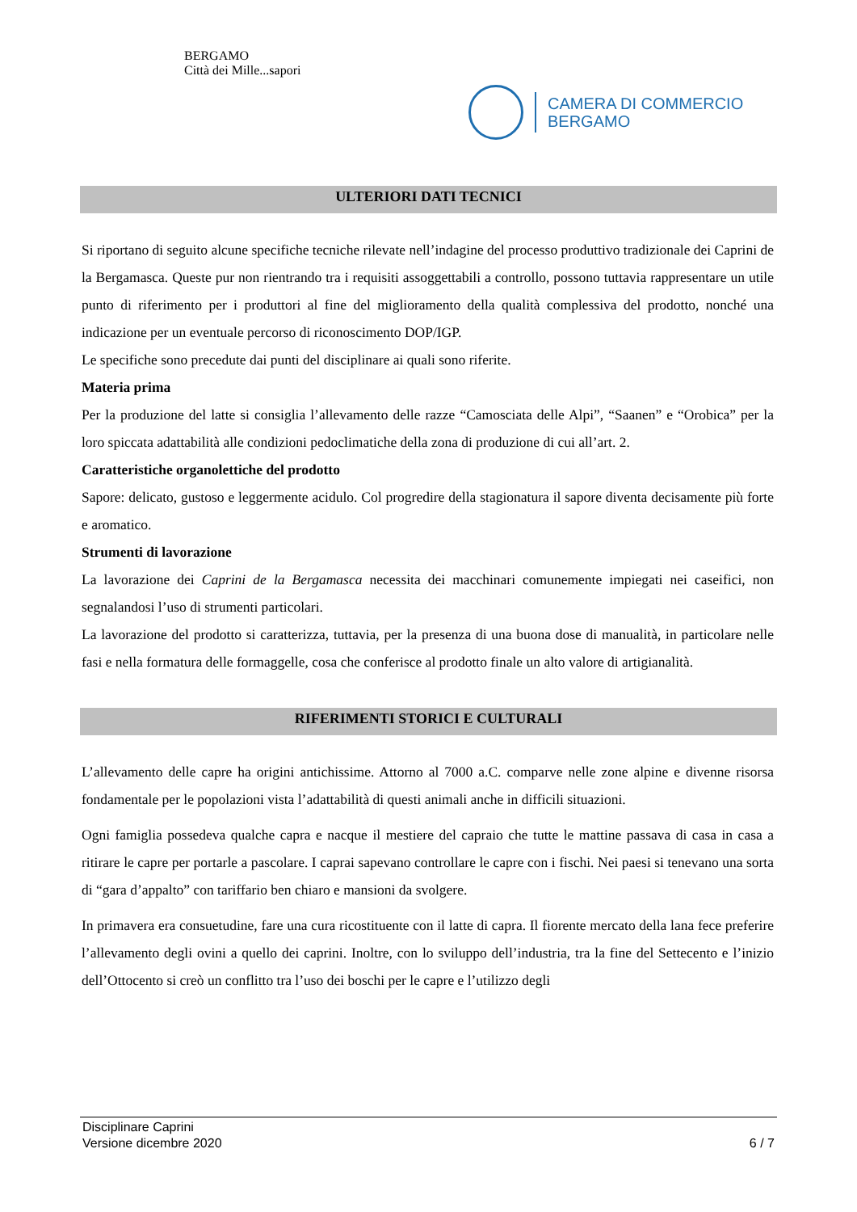BERGAMO
Città dei Mille...sapori
CAMERA DI COMMERCIO
BERGAMO
ULTERIORI DATI TECNICI
Si riportano di seguito alcune specifiche tecniche rilevate nell’indagine del processo produttivo tradizionale dei Caprini de la Bergamasca. Queste pur non rientrando tra i requisiti assoggettabili a controllo, possono tuttavia rappresentare un utile punto di riferimento per i produttori al fine del miglioramento della qualità complessiva del prodotto, nonché una indicazione per un eventuale percorso di riconoscimento DOP/IGP.
Le specifiche sono precedute dai punti del disciplinare ai quali sono riferite.
Materia prima
Per la produzione del latte si consiglia l’allevamento delle razze “Camosciata delle Alpi”, “Saanen” e “Orobica” per la loro spiccata adattabilità alle condizioni pedoclimatiche della zona di produzione di cui all’art. 2.
Caratteristiche organolettiche del prodotto
Sapore: delicato, gustoso e leggermente acidulo. Col progredire della stagionatura il sapore diventa decisamente più forte e aromatico.
Strumenti di lavorazione
La lavorazione dei Caprini de la Bergamasca necessita dei macchinari comunemente impiegati nei caseifici, non segnalandosi l’uso di strumenti particolari.
La lavorazione del prodotto si caratterizza, tuttavia, per la presenza di una buona dose di manualità, in particolare nelle fasi e nella formatura delle formaggelle, cosa che conferisce al prodotto finale un alto valore di artigianalità.
RIFERIMENTI STORICI E CULTURALI
L’allevamento delle capre ha origini antichissime. Attorno al 7000 a.C. comparve nelle zone alpine e divenne risorsa fondamentale per le popolazioni vista l’adattabilità di questi animali anche in difficili situazioni.
Ogni famiglia possedeva qualche capra e nacque il mestiere del capraio che tutte le mattine passava di casa in casa a ritirare le capre per portarle a pascolare. I caprai sapevano controllare le capre con i fischi. Nei paesi si tenevano una sorta di “gara d’appalto” con tariffario ben chiaro e mansioni da svolgere.
In primavera era consuetudine, fare una cura ricostituente con il latte di capra. Il fiorente mercato della lana fece preferire l’allevamento degli ovini a quello dei caprini. Inoltre, con lo sviluppo dell’industria, tra la fine del Settecento e l’inizio dell’Ottocento si creò un conflitto tra l’uso dei boschi per le capre e l’utilizzo degli
Disciplinare Caprini
Versione dicembre 2020 6 / 7